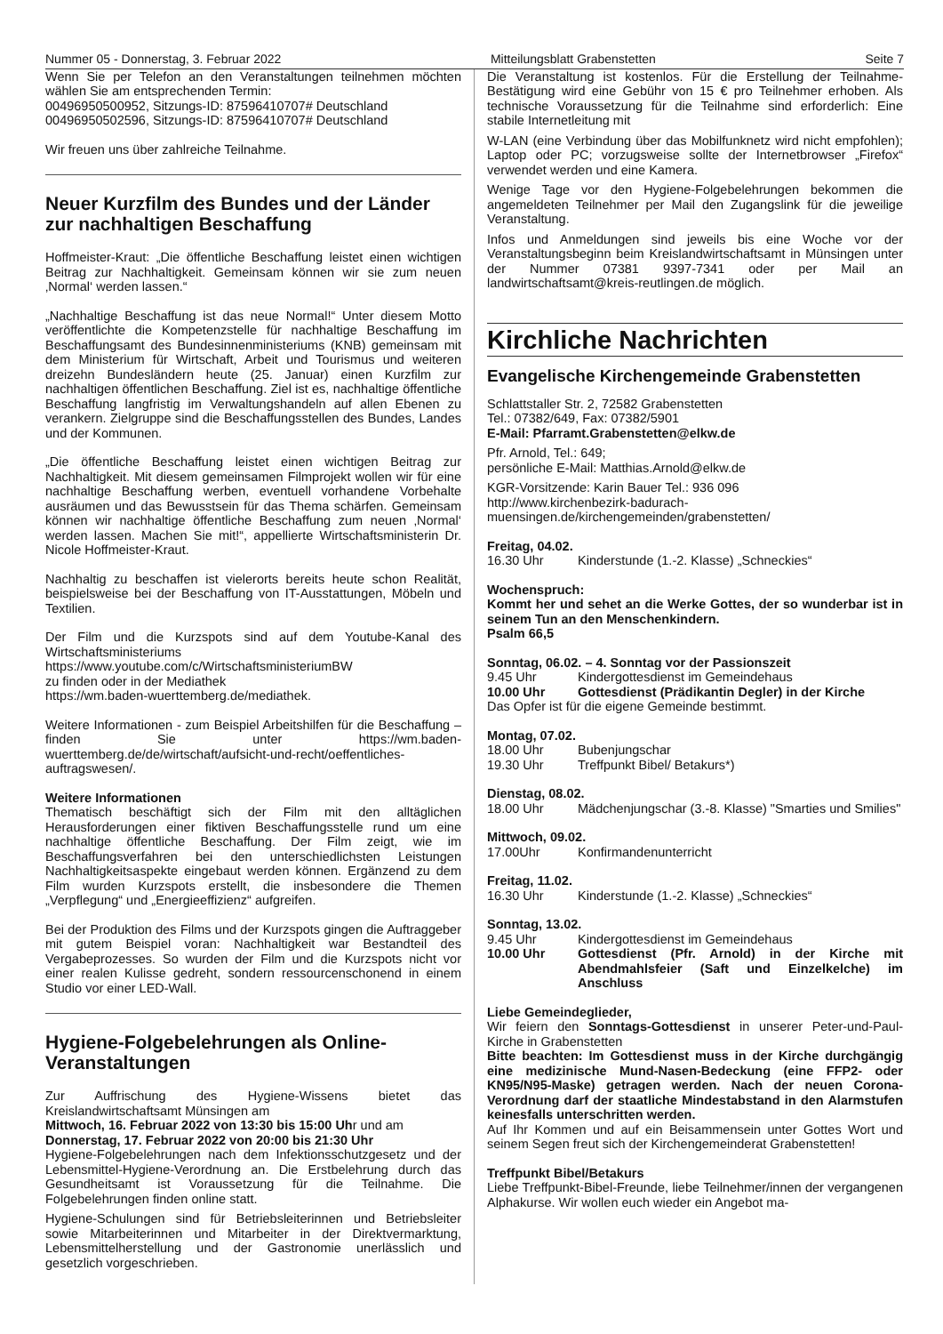Nummer 05 - Donnerstag, 3. Februar 2022 Mitteilungsblatt Grabenstetten Seite 7
Wenn Sie per Telefon an den Veranstaltungen teilnehmen möchten wählen Sie am entsprechenden Termin:
00496950500952, Sitzungs-ID: 87596410707# Deutschland
00496950502596, Sitzungs-ID: 87596410707# Deutschland
Wir freuen uns über zahlreiche Teilnahme.
Neuer Kurzfilm des Bundes und der Länder zur nachhaltigen Beschaffung
Hoffmeister-Kraut: „Die öffentliche Beschaffung leistet einen wichtigen Beitrag zur Nachhaltigkeit. Gemeinsam können wir sie zum neuen ‚Normal‘ werden lassen.“
„Nachhaltige Beschaffung ist das neue Normal!“ Unter diesem Motto veröffentlichte die Kompetenzstelle für nachhaltige Beschaffung im Beschaffungsamt des Bundesinnenministeriums (KNB) gemeinsam mit dem Ministerium für Wirtschaft, Arbeit und Tourismus und weiteren dreizehn Bundesländern heute (25. Januar) einen Kurzfilm zur nachhaltigen öffentlichen Beschaffung. Ziel ist es, nachhaltige öffentliche Beschaffung langfristig im Verwaltungshandeln auf allen Ebenen zu verankern. Zielgruppe sind die Beschaffungsstellen des Bundes, Landes und der Kommunen.
„Die öffentliche Beschaffung leistet einen wichtigen Beitrag zur Nachhaltigkeit. Mit diesem gemeinsamen Filmprojekt wollen wir für eine nachhaltige Beschaffung werben, eventuell vorhandene Vorbehalte ausräumen und das Bewusstsein für das Thema schärfen. Gemeinsam können wir nachhaltige öffentliche Beschaffung zum neuen ‚Normal‘ werden lassen. Machen Sie mit!“, appellierte Wirtschaftsministerin Dr. Nicole Hoffmeister-Kraut.
Nachhaltig zu beschaffen ist vielerorts bereits heute schon Realität, beispielsweise bei der Beschaffung von IT-Ausstattungen, Möbeln und Textilien.
Der Film und die Kurzspots sind auf dem Youtube-Kanal des Wirtschaftsministeriums
https://www.youtube.com/c/WirtschaftsministeriumBW
zu finden oder in der Mediathek
https://wm.baden-wuerttemberg.de/mediathek.
Weitere Informationen - zum Beispiel Arbeitshilfen für die Beschaffung – finden Sie unter https://wm.baden-wuerttemberg.de/de/wirtschaft/aufsicht-und-recht/oeffentliches-auftragswesen/.
Weitere Informationen
Thematisch beschäftigt sich der Film mit den alltäglichen Herausforderungen einer fiktiven Beschaffungsstelle rund um eine nachhaltige öffentliche Beschaffung. Der Film zeigt, wie im Beschaffungsverfahren bei den unterschiedlichsten Leistungen Nachhaltigkeitsaspekte eingebaut werden können. Ergänzend zu dem Film wurden Kurzspots erstellt, die insbesondere die Themen „Verpflegung“ und „Energieeffizienz“ aufgreifen.
Bei der Produktion des Films und der Kurzspots gingen die Auftraggeber mit gutem Beispiel voran: Nachhaltigkeit war Bestandteil des Vergabeprozesses. So wurden der Film und die Kurzspots nicht vor einer realen Kulisse gedreht, sondern ressourcenschonend in einem Studio vor einer LED-Wall.
Hygiene-Folgebelehrungen als Online-Veranstaltungen
Zur Auffrischung des Hygiene-Wissens bietet das Kreislandwirtschaftsamt Münsingen am
Mittwoch, 16. Februar 2022 von 13:30 bis 15:00 Uhr und am
Donnerstag, 17. Februar 2022 von 20:00 bis 21:30 Uhr
Hygiene-Folgebelehrungen nach dem Infektionsschutzgesetz und der Lebensmittel-Hygiene-Verordnung an. Die Erstbelehrung durch das Gesundheitsamt ist Voraussetzung für die Teilnahme. Die Folgebelehrungen finden online statt.
Hygiene-Schulungen sind für Betriebsleiterinnen und Betriebsleiter sowie Mitarbeiterinnen und Mitarbeiter in der Direktvermarktung, Lebensmittelherstellung und der Gastronomie unerlässlich und gesetzlich vorgeschrieben.
Die Veranstaltung ist kostenlos. Für die Erstellung der Teilnahme-Bestätigung wird eine Gebühr von 15 € pro Teilnehmer erhoben. Als technische Voraussetzung für die Teilnahme sind erforderlich: Eine stabile Internetleitung mit
W-LAN (eine Verbindung über das Mobilfunknetz wird nicht empfohlen); Laptop oder PC; vorzugsweise sollte der Internetbrowser „Firefox“ verwendet werden und eine Kamera.
Wenige Tage vor den Hygiene-Folgebelehrungen bekommen die angemeldeten Teilnehmer per Mail den Zugangslink für die jeweilige Veranstaltung.
Infos und Anmeldungen sind jeweils bis eine Woche vor der Veranstaltungsbeginn beim Kreislandwirtschaftsamt in Münsingen unter der Nummer 07381 9397-7341 oder per Mail an landwirtschaftsamt@kreis-reutlingen.de möglich.
Kirchliche Nachrichten
Evangelische Kirchengemeinde Grabenstetten
Schlattstaller Str. 2, 72582 Grabenstetten
Tel.: 07382/649, Fax: 07382/5901
E-Mail: Pfarramt.Grabenstetten@elkw.de
Pfr. Arnold, Tel.: 649;
persönliche E-Mail: Matthias.Arnold@elkw.de
KGR-Vorsitzende: Karin Bauer Tel.: 936 096
http://www.kirchenbezirk-badurach-muensingen.de/kirchengemeinden/grabenstetten/
Freitag, 04.02.
16.30 Uhr Kinderstunde (1.-2. Klasse) „Schneckies“
Wochenspruch:
Kommt her und sehet an die Werke Gottes, der so wunderbar ist in seinem Tun an den Menschenkindern.
Psalm 66,5
Sonntag, 06.02. – 4. Sonntag vor der Passionszeit
9.45 Uhr Kindergottesdienst im Gemeindehaus
10.00 Uhr Gottesdienst (Prädikantin Degler) in der Kirche
Das Opfer ist für die eigene Gemeinde bestimmt.
Montag, 07.02.
18.00 Uhr Bubenjungschar
19.30 Uhr Treffpunkt Bibel/ Betakurs*)
Dienstag, 08.02.
18.00 Uhr Mädchenjungschar (3.-8. Klasse) "Smarties und Smilies"
Mittwoch, 09.02.
17.00Uhr Konfirmandenunterricht
Freitag, 11.02.
16.30 Uhr Kinderstunde (1.-2. Klasse) „Schneckies“
Sonntag, 13.02.
9.45 Uhr Kindergottesdienst im Gemeindehaus
10.00 Uhr Gottesdienst (Pfr. Arnold) in der Kirche mit Abendmahlsfeier (Saft und Einzelkelche) im Anschluss
Liebe Gemeindeglieder,
Wir feiern den Sonntags-Gottesdienst in unserer Peter-und-Paul-Kirche in Grabenstetten
Bitte beachten: Im Gottesdienst muss in der Kirche durchgängig eine medizinische Mund-Nasen-Bedeckung (eine FFP2- oder KN95/N95-Maske) getragen werden. Nach der neuen Corona-Verordnung darf der staatliche Mindestabstand in den Alarmstufen keinesfalls unterschritten werden.
Auf Ihr Kommen und auf ein Beisammensein unter Gottes Wort und seinem Segen freut sich der Kirchengemeinderat Grabenstetten!
Treffpunkt Bibel/Betakurs
Liebe Treffpunkt-Bibel-Freunde, liebe Teilnehmer/innen der vergangenen Alphakurse. Wir wollen euch wieder ein Angebot ma-